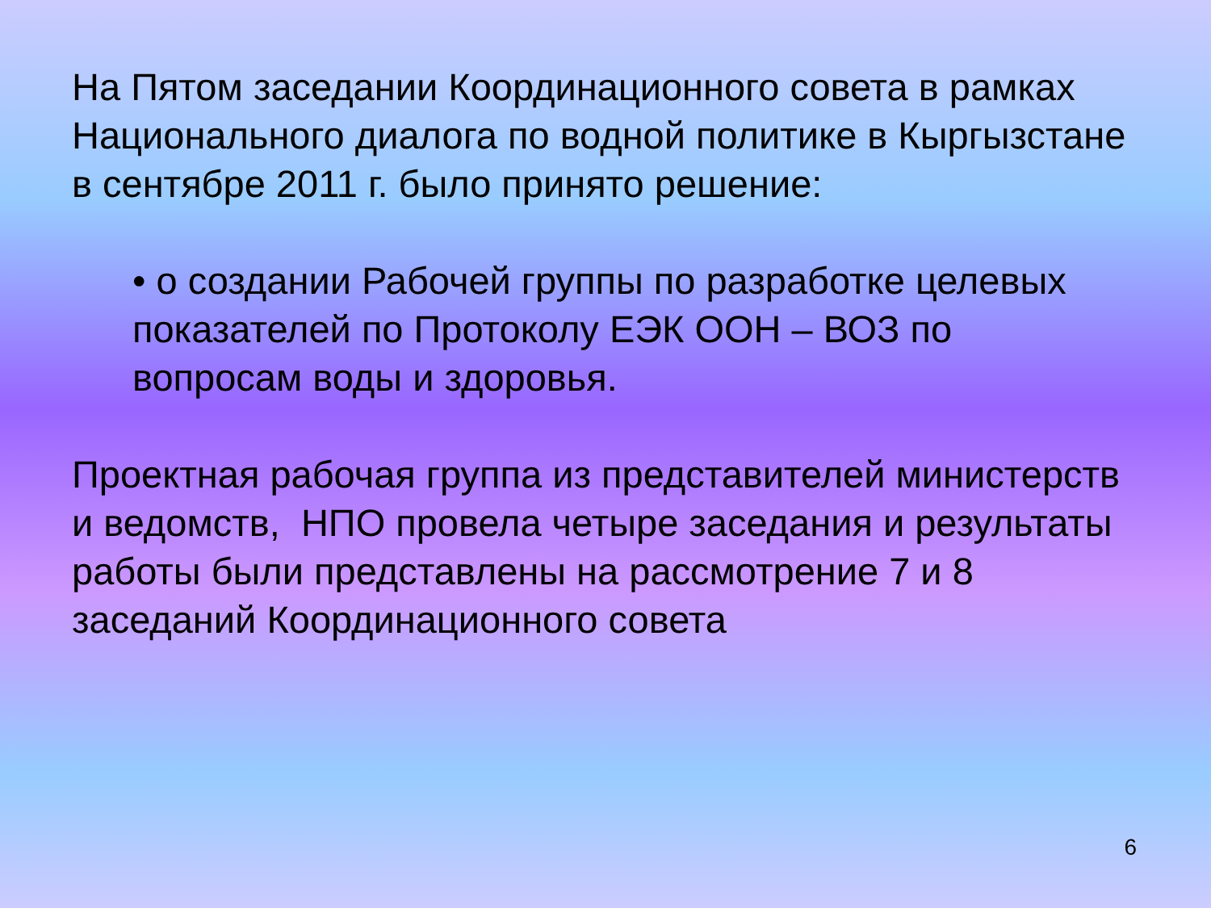На Пятом заседании Координационного совета в рамках Национального диалога по водной политике в Кыргызстане в сентябре 2011 г. было принято решение:
• о создании Рабочей группы по разработке целевых показателей по Протоколу ЕЭК ООН – ВОЗ по вопросам воды и здоровья.
Проектная рабочая группа из представителей министерств и ведомств, НПО провела четыре заседания и результаты работы были представлены на рассмотрение 7 и 8 заседаний Координационного совета
6